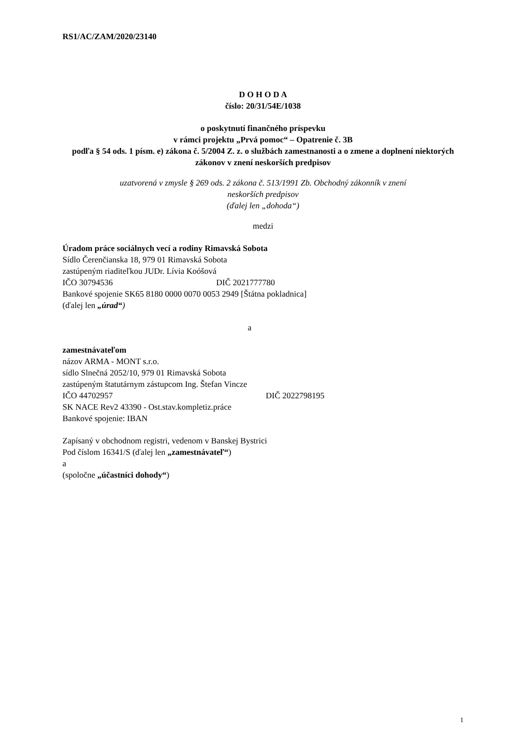RS1/AC/ZAM/2020/23140
D O H O D A
číslo: 20/31/54E/1038
o poskytnutí finančného príspevku
v rámci projektu „Prvá pomoc“ – Opatrenie č. 3B
podľa § 54 ods. 1 písm. e) zákona č. 5/2004 Z. z. o službách zamestnanosti a o zmene a doplnení niektorých zákonov v znení neskorších predpisov
uzatvorená v zmysle § 269 ods. 2 zákona č. 513/1991 Zb. Obchodný zákonník v znení
neskorších predpisov
(ďalej len „dohoda“)
medzi
Úradom práce sociálnych vecí a rodiny Rimavská Sobota
Sídlo Čerenčianska 18, 979 01 Rimavská Sobota
zastúpeným riaditeľkou JUDr. Lívia Koóšová
IČO 30794536 DIČ 2021777780
Bankové spojenie SK65 8180 0000 0070 0053 2949 [Štátna pokladnica]
(ďalej len „úrad“)
a
zamestnávateľom
názov ARMA - MONT s.r.o.
sídlo Slnečná 2052/10, 979 01 Rimavská Sobota
zastúpeným štatutárnym zástupcom Ing. Štefan Vincze
IČO 44702957 DIČ 2022798195
SK NACE Rev2 43390 - Ost.stav.kompletiz.práce
Bankové spojenie: IBAN
Zapísaný v obchodnom registri, vedenom v Banskej Bystrici
Pod číslom 16341/S (ďalej len „zamestnávateľ“)
a
(spoločne „účastníci dohody“)
1